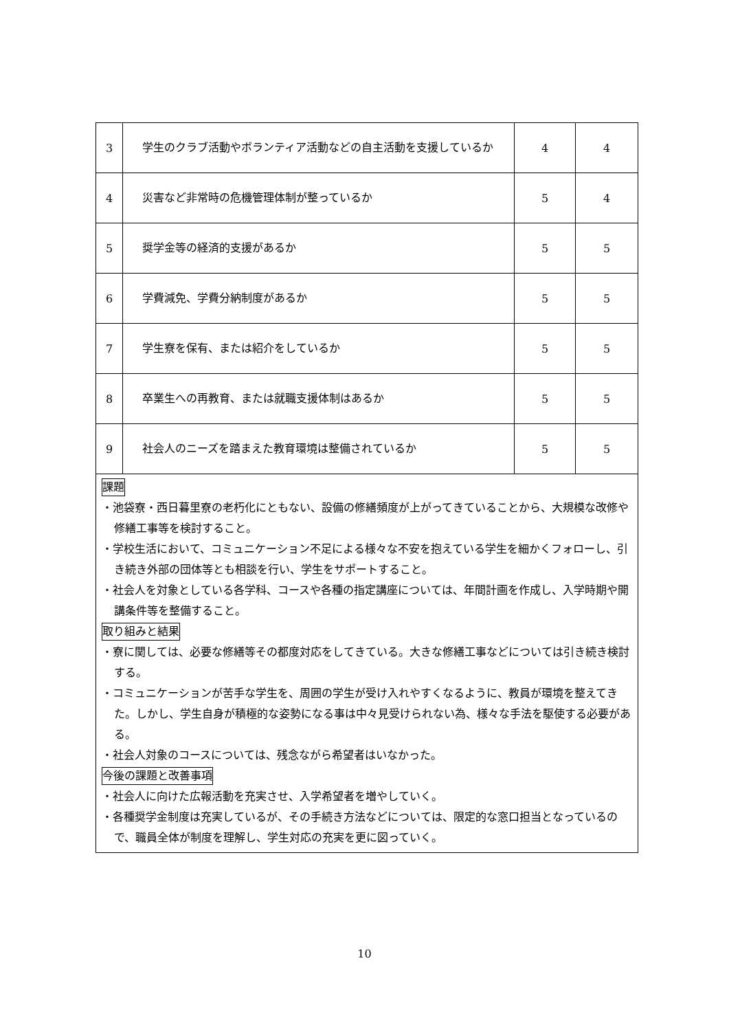| 3 | 学生のクラブ活動やボランティア活動などの自主活動を支援しているか | 4 | 4 |
| 4 | 災害など非常時の危機管理体制が整っているか | 5 | 4 |
| 5 | 奨学金等の経済的支援があるか | 5 | 5 |
| 6 | 学費減免、学費分納制度があるか | 5 | 5 |
| 7 | 学生寮を保有、または紹介をしているか | 5 | 5 |
| 8 | 卒業生への再教育、または就職支援体制はあるか | 5 | 5 |
| 9 | 社会人のニーズを踏まえた教育環境は整備されているか | 5 | 5 |
| 課題 ・池袋寮・西日暮里寮の老朽化にともない、設備の修繕頻度が上がってきていることから、大規模な改修や修繕工事等を検討すること。 ・学校生活において、コミュニケーション不足による様々な不安を抱えている学生を細かくフォローし、引き続き外部の団体等とも相談を行い、学生をサポートすること。 ・社会人を対象としている各学科、コースや各種の指定講座については、年間計画を作成し、入学時期や開講条件等を整備すること。 取り組みと結果 ・寮に関しては、必要な修繕等その都度対応をしてきている。大きな修繕工事などについては引き続き検討する。 ・コミュニケーションが苦手な学生を、周囲の学生が受け入れやすくなるように、教員が環境を整えてきた。しかし、学生自身が積極的な姿勢になる事は中々見受けられない為、様々な手法を駆使する必要がある。 ・社会人対象のコースについては、残念ながら希望者はいなかった。 今後の課題と改善事項 ・社会人に向けた広報活動を充実させ、入学希望者を増やしていく。 ・各種奨学金制度は充実しているが、その手続き方法などについては、限定的な窓口担当となっているので、職員全体が制度を理解し、学生対応の充実を更に図っていく。 | | | |
10